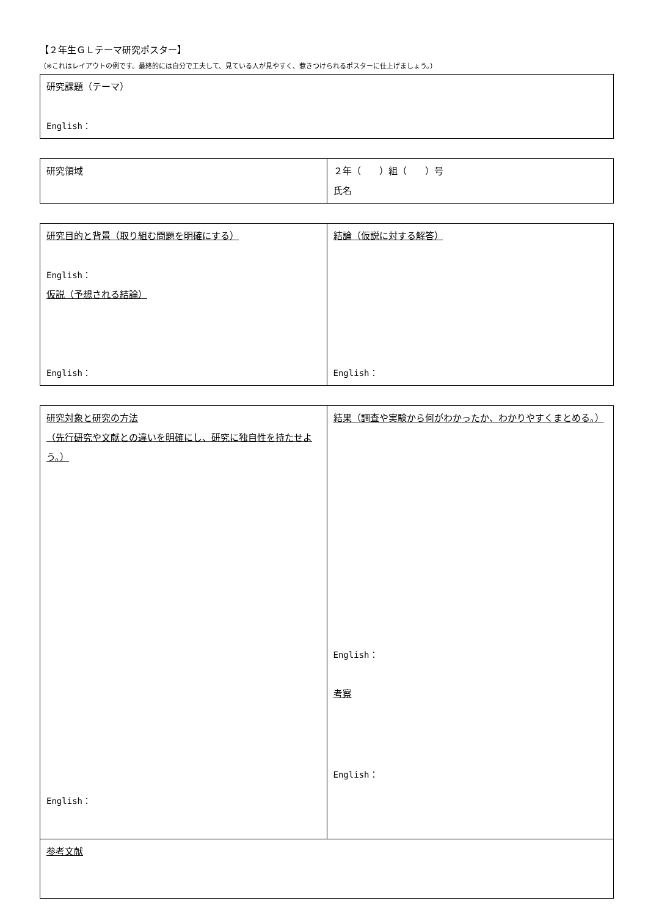【２年生ＧＬテーマ研究ポスター】
（※これはレイアウトの例です。最終的には自分で工夫して、見ている人が見やすく、惹きつけられるポスターに仕上げましょう。）
| 研究課題（テーマ） English： |
| 研究領域 | ２年（ ）組（ ）号 氏名 |
| 研究目的と背景（取り組む問題を明確にする） English： 仮説（予想される結論） English： | 結論（仮説に対する解答） English： |
| 研究対象と研究の方法 （先行研究や文献との違いを明確にし、研究に独自性を持たせよう。） English： | 結果（調査や実験から何がわかったか、わかりやすくまとめる。） English： 考察 English： |
| 参考文献 | |